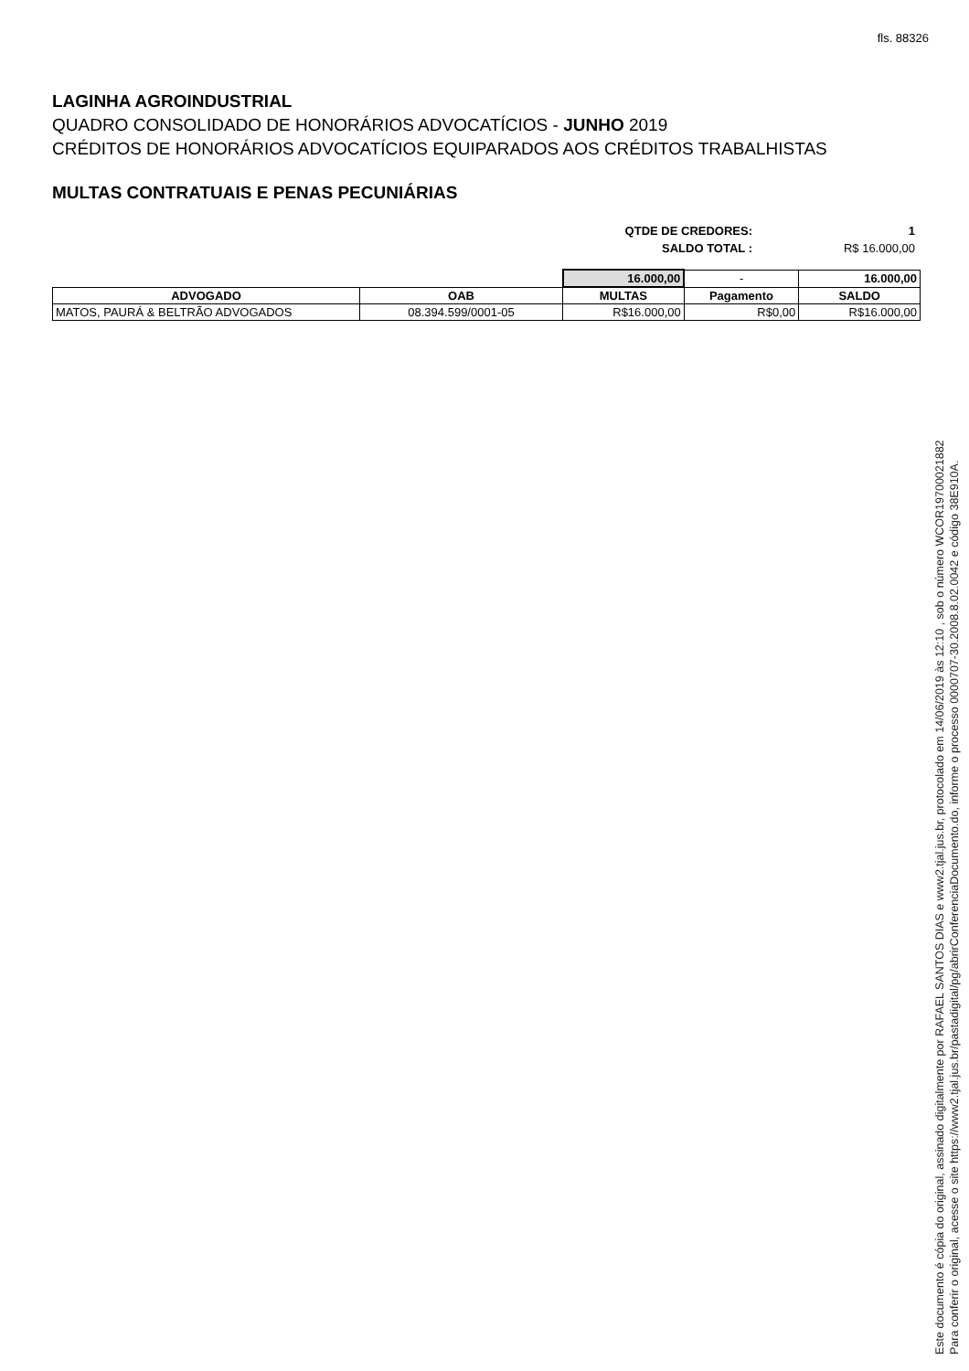fls. 88326
LAGINHA AGROINDUSTRIAL
QUADRO CONSOLIDADO DE HONORÁRIOS ADVOCATÍCIOS - JUNHO 2019
CRÉDITOS DE HONORÁRIOS ADVOCATÍCIOS EQUIPARADOS AOS CRÉDITOS TRABALHISTAS
MULTAS CONTRATUAIS E PENAS PECUNIÁRIAS
| QTDE DE CREDORES: | 1 |
| SALDO TOTAL : | R$ 16.000,00 |
| | | 16.000,00 | - | 16.000,00 |
| ADVOGADO | OAB | MULTAS | Pagamento | SALDO |
| MATOS, PAURÁ & BELTRÃO ADVOGADOS | 08.394.599/0001-05 | R$16.000,00 | R$0,00 | R$16.000,00 |
Este documento é cópia do original, assinado digitalmente por RAFAEL SANTOS DIAS e www2.tjal.jus.br, protocolado em 14/06/2019 às 12:10 , sob o número WCOR19700021882
Para conferir o original, acesse o site https://www2.tjal.jus.br/pastadigital/pg/abrirConferenciaDocumento.do, informe o processo 0000707-30.2008.8.02.0042 e código 38E910A.